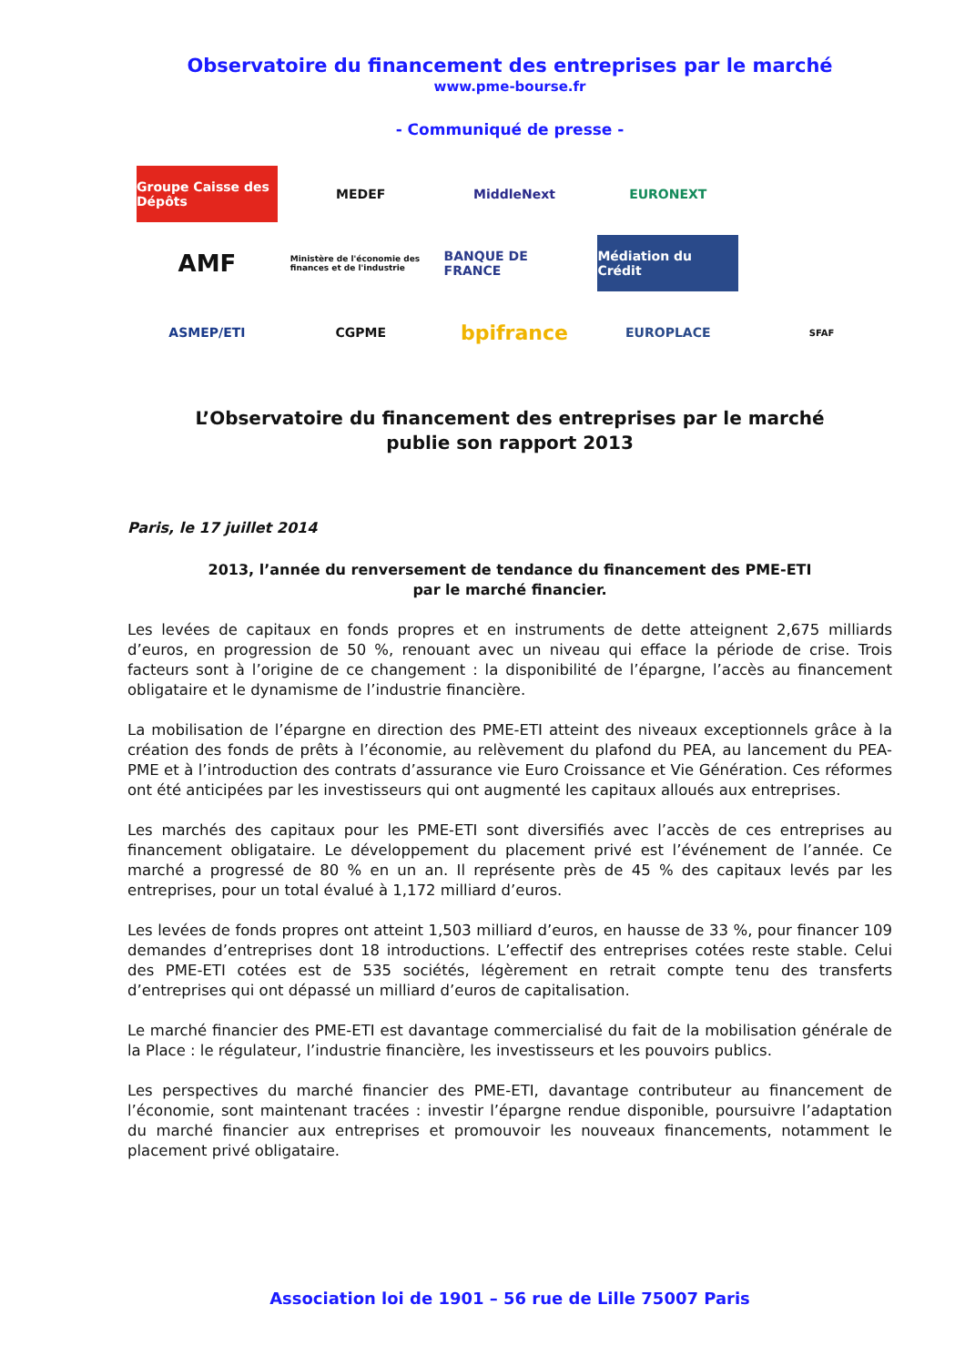Observatoire du financement des entreprises par le marché
www.pme-bourse.fr
- Communiqué de presse -
Groupe Caisse des Dépôts
MEDEF
MiddleNext
EURONEXT
AMF
Ministère de l'économie des finances et de l'industrie
BANQUE DE FRANCE
Médiation du Crédit
ASMEP/ETI
CGPME
bpifrance
EUROPLACE
SFAF
L’Observatoire du financement des entreprises par le marché
publie son rapport 2013
Paris, le 17 juillet 2014
2013, l’année du renversement de tendance du financement des PME-ETI
par le marché financier.
Les levées de capitaux en fonds propres et en instruments de dette atteignent 2,675 milliards d’euros, en progression de 50 %, renouant avec un niveau qui efface la période de crise. Trois facteurs sont à l’origine de ce changement : la disponibilité de l’épargne, l’accès au financement obligataire et le dynamisme de l’industrie financière.
La mobilisation de l’épargne en direction des PME-ETI atteint des niveaux exceptionnels grâce à la création des fonds de prêts à l’économie, au relèvement du plafond du PEA, au lancement du PEA-PME et à l’introduction des contrats d’assurance vie Euro Croissance et Vie Génération. Ces réformes ont été anticipées par les investisseurs qui ont augmenté les capitaux alloués aux entreprises.
Les marchés des capitaux pour les PME-ETI sont diversifiés avec l’accès de ces entreprises au financement obligataire. Le développement du placement privé est l’événement de l’année. Ce marché a progressé de 80 % en un an. Il représente près de 45 % des capitaux levés par les entreprises, pour un total évalué à 1,172 milliard d’euros.
Les levées de fonds propres ont atteint 1,503 milliard d’euros, en hausse de 33 %, pour financer 109 demandes d’entreprises dont 18 introductions. L’effectif des entreprises cotées reste stable. Celui des PME-ETI cotées est de 535 sociétés, légèrement en retrait compte tenu des transferts d’entreprises qui ont dépassé un milliard d’euros de capitalisation.
Le marché financier des PME-ETI est davantage commercialisé du fait de la mobilisation générale de la Place : le régulateur, l’industrie financière, les investisseurs et les pouvoirs publics.
Les perspectives du marché financier des PME-ETI, davantage contributeur au financement de l’économie, sont maintenant tracées : investir l’épargne rendue disponible, poursuivre l’adaptation du marché financier aux entreprises et promouvoir les nouveaux financements, notamment le placement privé obligataire.
Association loi de 1901 – 56 rue de Lille 75007 Paris